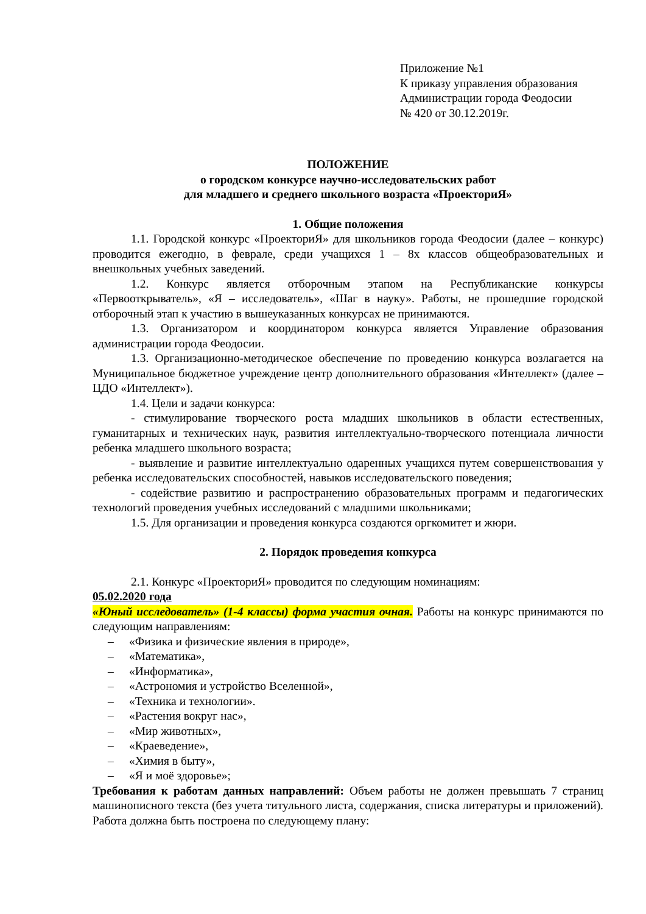Приложение №1
К приказу управления образования
Администрации города Феодосии
№ 420 от 30.12.2019г.
ПОЛОЖЕНИЕ
о городском конкурсе научно-исследовательских работ
для младшего и среднего школьного возраста «ПроекториЯ»
1. Общие положения
1.1. Городской конкурс «ПроекториЯ» для школьников города Феодосии (далее – конкурс) проводится ежегодно, в феврале, среди учащихся 1 – 8х классов общеобразовательных и внешкольных учебных заведений.
1.2. Конкурс является отборочным этапом на Республиканские конкурсы «Первооткрыватель», «Я – исследователь», «Шаг в науку». Работы, не прошедшие городской отборочный этап к участию в вышеуказанных конкурсах не принимаются.
1.3. Организатором и координатором конкурса является Управление образования администрации города Феодосии.
1.3. Организационно-методическое обеспечение по проведению конкурса возлагается на Муниципальное бюджетное учреждение центр дополнительного образования «Интеллект» (далее – ЦДО «Интеллект»).
1.4. Цели и задачи конкурса:
- стимулирование творческого роста младших школьников в области естественных, гуманитарных и технических наук, развития интеллектуально-творческого потенциала личности ребенка младшего школьного возраста;
- выявление и развитие интеллектуально одаренных учащихся путем совершенствования у ребенка исследовательских способностей, навыков исследовательского поведения;
- содействие развитию и распространению образовательных программ и педагогических технологий проведения учебных исследований с младшими школьниками;
1.5. Для организации и проведения конкурса создаются оргкомитет и жюри.
2. Порядок проведения конкурса
2.1. Конкурс «ПроекториЯ» проводится по следующим номинациям:
05.02.2020 года
«Юный исследователь» (1-4 классы) форма участия очная. Работы на конкурс принимаются по следующим направлениям:
– «Физика и физические явления в природе»,
– «Математика»,
– «Информатика»,
– «Астрономия и устройство Вселенной»,
– «Техника и технологии».
– «Растения вокруг нас»,
– «Мир животных»,
– «Краеведение»,
– «Химия в быту»,
– «Я и моё здоровье»;
Требования к работам данных направлений: Объем работы не должен превышать 7 страниц машинописного текста (без учета титульного листа, содержания, списка литературы и приложений). Работа должна быть построена по следующему плану: